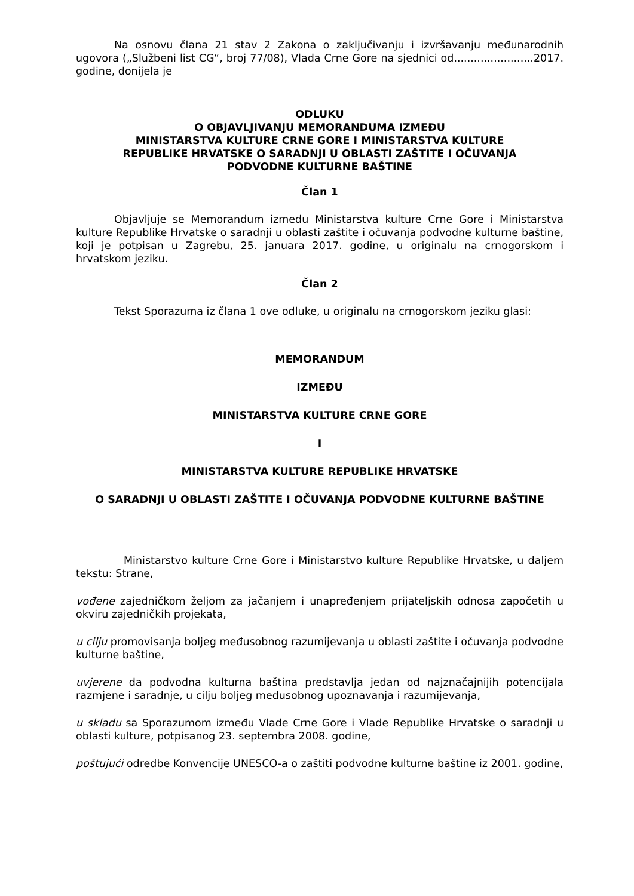Na osnovu člana 21 stav 2 Zakona o zaključivanju i izvršavanju međunarodnih ugovora („Službeni list CG“, broj 77/08), Vlada Crne Gore na sjednici od........................2017. godine, donijela je
ODLUKU
O OBJAVLJIVANJU MEMORANDUMA IZMEĐU
MINISTARSTVA KULTURE CRNE GORE I MINISTARSTVA KULTURE
REPUBLIKE HRVATSKE O SARADNJI U OBLASTI ZAŠTITE I OČUVANJA
PODVODNE KULTURNE BAŠTINE
Član 1
Objavljuje se Memorandum između Ministarstva kulture Crne Gore i Ministarstva kulture Republike Hrvatske o saradnji u oblasti zaštite i očuvanja podvodne kulturne baštine, koji je potpisan u Zagrebu, 25. januara 2017. godine, u originalu na crnogorskom i hrvatskom jeziku.
Član 2
Tekst Sporazuma iz člana 1 ove odluke, u originalu na crnogorskom jeziku glasi:
MEMORANDUM
IZMEĐU
MINISTARSTVA KULTURE CRNE GORE
I
MINISTARSTVA KULTURE REPUBLIKE HRVATSKE
O SARADNJI U OBLASTI ZAŠTITE I OČUVANJA PODVODNE KULTURNE BAŠTINE
Ministarstvo kulture Crne Gore i Ministarstvo kulture Republike Hrvatske, u daljem tekstu: Strane,
vođene zajedničkom željom za jačanjem i unapređenjem prijateljskih odnosa započetih u okviru zajedničkih projekata,
u cilju promovisanja boljeg međusobnog razumijevanja u oblasti zaštite i očuvanja podvodne kulturne baštine,
uvjerene da podvodna kulturna baština predstavlja jedan od najznačajnijih potencijala razmjene i saradnje, u cilju boljeg međusobnog upoznavanja i razumijevanja,
u skladu sa Sporazumom između Vlade Crne Gore i Vlade Republike Hrvatske o saradnji u oblasti kulture, potpisanog 23. septembra 2008. godine,
poštujući odredbe Konvencije UNESCO-a o zaštiti podvodne kulturne baštine iz 2001. godine,